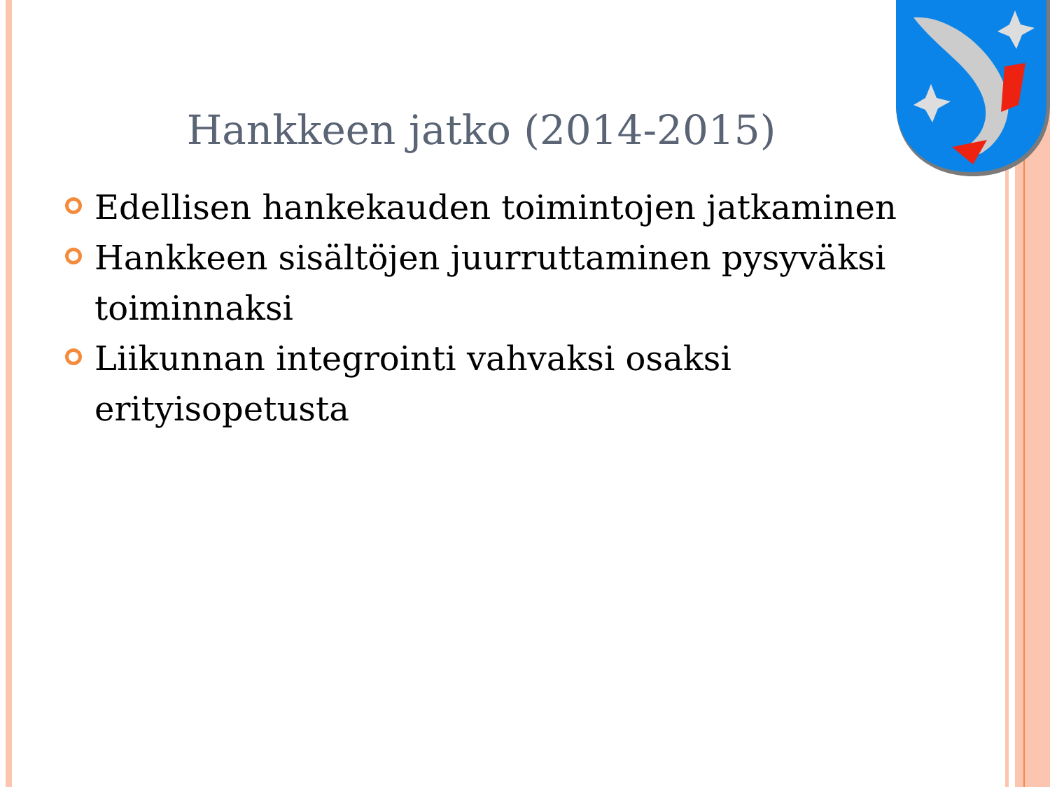Hankkeen jatko (2014-2015)
Edellisen hankekauden toimintojen jatkaminen
Hankkeen sisältöjen juurruttaminen pysyväksi toiminnaksi
Liikunnan integrointi vahvaksi osaksi erityisopetusta